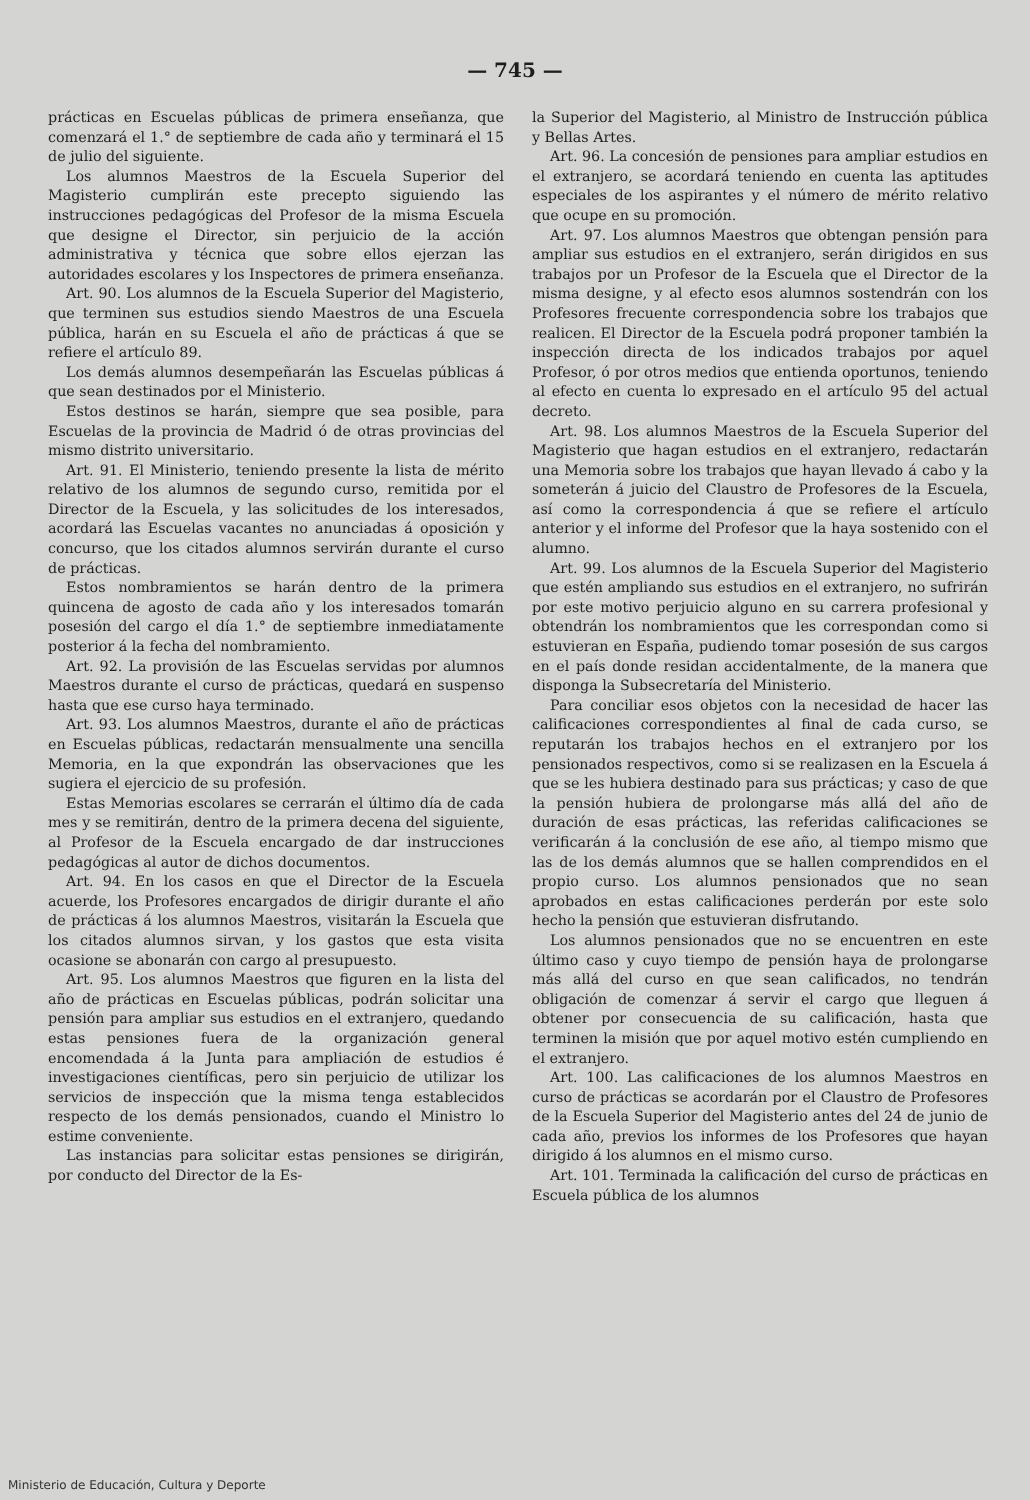— 745 —
prácticas en Escuelas públicas de primera enseñanza, que comenzará el 1.° de septiembre de cada año y terminará el 15 de julio del siguiente.
Los alumnos Maestros de la Escuela Superior del Magisterio cumplirán este precepto siguiendo las instrucciones pedagógicas del Profesor de la misma Escuela que designe el Director, sin perjuicio de la acción administrativa y técnica que sobre ellos ejerzan las autoridades escolares y los Inspectores de primera enseñanza.
Art. 90. Los alumnos de la Escuela Superior del Magisterio, que terminen sus estudios siendo Maestros de una Escuela pública, harán en su Escuela el año de prácticas á que se refiere el artículo 89.
Los demás alumnos desempeñarán las Escuelas públicas á que sean destinados por el Ministerio.
Estos destinos se harán, siempre que sea posible, para Escuelas de la provincia de Madrid ó de otras provincias del mismo distrito universitario.
Art. 91. El Ministerio, teniendo presente la lista de mérito relativo de los alumnos de segundo curso, remitida por el Director de la Escuela, y las solicitudes de los interesados, acordará las Escuelas vacantes no anunciadas á oposición y concurso, que los citados alumnos servirán durante el curso de prácticas.
Estos nombramientos se harán dentro de la primera quincena de agosto de cada año y los interesados tomarán posesión del cargo el día 1.° de septiembre inmediatamente posterior á la fecha del nombramiento.
Art. 92. La provisión de las Escuelas servidas por alumnos Maestros durante el curso de prácticas, quedará en suspenso hasta que ese curso haya terminado.
Art. 93. Los alumnos Maestros, durante el año de prácticas en Escuelas públicas, redactarán mensualmente una sencilla Memoria, en la que expondrán las observaciones que les sugiera el ejercicio de su profesión.
Estas Memorias escolares se cerrarán el último día de cada mes y se remitirán, dentro de la primera decena del siguiente, al Profesor de la Escuela encargado de dar instrucciones pedagógicas al autor de dichos documentos.
Art. 94. En los casos en que el Director de la Escuela acuerde, los Profesores encargados de dirigir durante el año de prácticas á los alumnos Maestros, visitarán la Escuela que los citados alumnos sirvan, y los gastos que esta visita ocasione se abonarán con cargo al presupuesto.
Art. 95. Los alumnos Maestros que figuren en la lista del año de prácticas en Escuelas públicas, podrán solicitar una pensión para ampliar sus estudios en el extranjero, quedando estas pensiones fuera de la organización general encomendada á la Junta para ampliación de estudios é investigaciones científicas, pero sin perjuicio de utilizar los servicios de inspección que la misma tenga establecidos respecto de los demás pensionados, cuando el Ministro lo estime conveniente.
Las instancias para solicitar estas pensiones se dirigirán, por conducto del Director de la Es-
la Superior del Magisterio, al Ministro de Instrucción pública y Bellas Artes.
Art. 96. La concesión de pensiones para ampliar estudios en el extranjero, se acordará teniendo en cuenta las aptitudes especiales de los aspirantes y el número de mérito relativo que ocupe en su promoción.
Art. 97. Los alumnos Maestros que obtengan pensión para ampliar sus estudios en el extranjero, serán dirigidos en sus trabajos por un Profesor de la Escuela que el Director de la misma designe, y al efecto esos alumnos sostendrán con los Profesores frecuente correspondencia sobre los trabajos que realicen. El Director de la Escuela podrá proponer también la inspección directa de los indicados trabajos por aquel Profesor, ó por otros medios que entienda oportunos, teniendo al efecto en cuenta lo expresado en el artículo 95 del actual decreto.
Art. 98. Los alumnos Maestros de la Escuela Superior del Magisterio que hagan estudios en el extranjero, redactarán una Memoria sobre los trabajos que hayan llevado á cabo y la someterán á juicio del Claustro de Profesores de la Escuela, así como la correspondencia á que se refiere el artículo anterior y el informe del Profesor que la haya sostenido con el alumno.
Art. 99. Los alumnos de la Escuela Superior del Magisterio que estén ampliando sus estudios en el extranjero, no sufrirán por este motivo perjuicio alguno en su carrera profesional y obtendrán los nombramientos que les correspondan como si estuvieran en España, pudiendo tomar posesión de sus cargos en el país donde residan accidentalmente, de la manera que disponga la Subsecretaría del Ministerio.
Para conciliar esos objetos con la necesidad de hacer las calificaciones correspondientes al final de cada curso, se reputarán los trabajos hechos en el extranjero por los pensionados respectivos, como si se realizasen en la Escuela á que se les hubiera destinado para sus prácticas; y caso de que la pensión hubiera de prolongarse más allá del año de duración de esas prácticas, las referidas calificaciones se verificarán á la conclusión de ese año, al tiempo mismo que las de los demás alumnos que se hallen comprendidos en el propio curso. Los alumnos pensionados que no sean aprobados en estas calificaciones perderán por este solo hecho la pensión que estuvieran disfrutando.
Los alumnos pensionados que no se encuentren en este último caso y cuyo tiempo de pensión haya de prolongarse más allá del curso en que sean calificados, no tendrán obligación de comenzar á servir el cargo que lleguen á obtener por consecuencia de su calificación, hasta que terminen la misión que por aquel motivo estén cumpliendo en el extranjero.
Art. 100. Las calificaciones de los alumnos Maestros en curso de prácticas se acordarán por el Claustro de Profesores de la Escuela Superior del Magisterio antes del 24 de junio de cada año, previos los informes de los Profesores que hayan dirigido á los alumnos en el mismo curso.
Art. 101. Terminada la calificación del curso de prácticas en Escuela pública de los alumnos
Ministerio de Educación, Cultura y Deporte